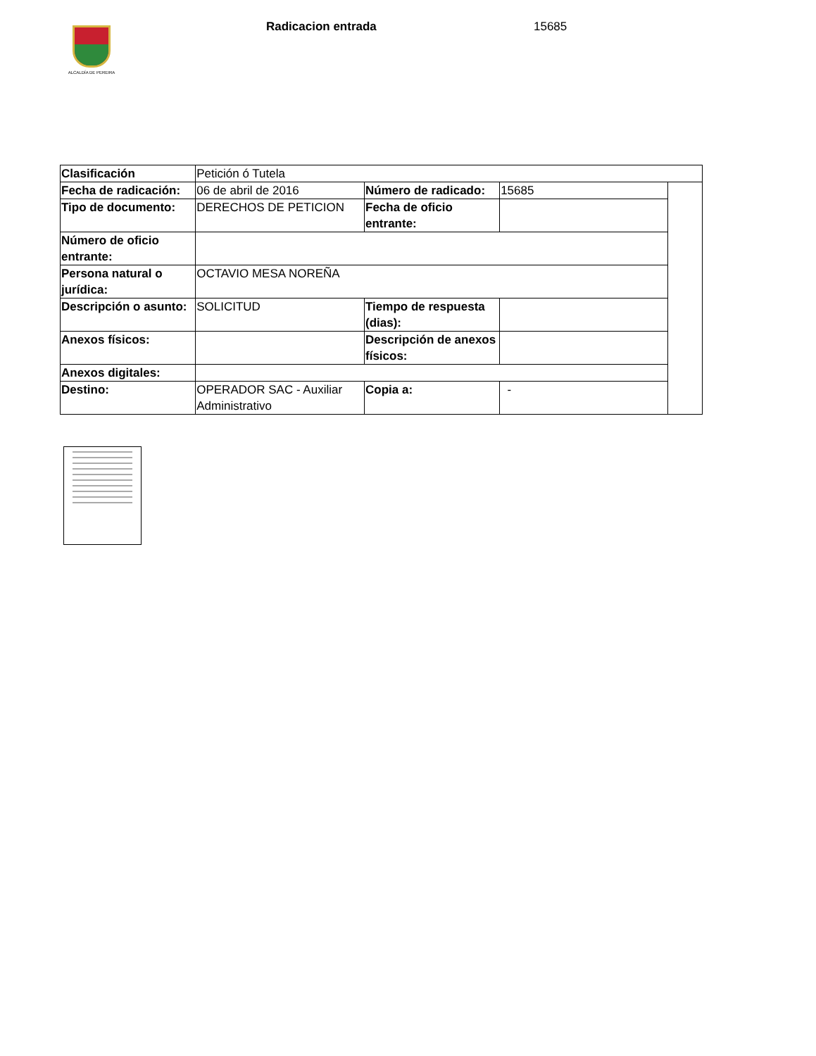ALCALDÍA DE PEREIRA
Radicacion entrada 15685
| Clasificación | Petición ó Tutela | | | |
| Fecha de radicación: | 06 de abril de 2016 | Número de radicado: | 15685 | |
| Tipo de documento: | DERECHOS DE PETICION | Fecha de oficio entrante: | | |
| Número de oficio entrante: | | | | |
| Persona natural o jurídica: | OCTAVIO MESA NOREÑA | | | |
| Descripción o asunto: | SOLICITUD | Tiempo de respuesta (dias): | | |
| Anexos físicos: | | Descripción de anexos físicos: | | |
| Anexos digitales: | | | | |
| Destino: | OPERADOR SAC - Auxiliar Administrativo | Copia a: | - | |